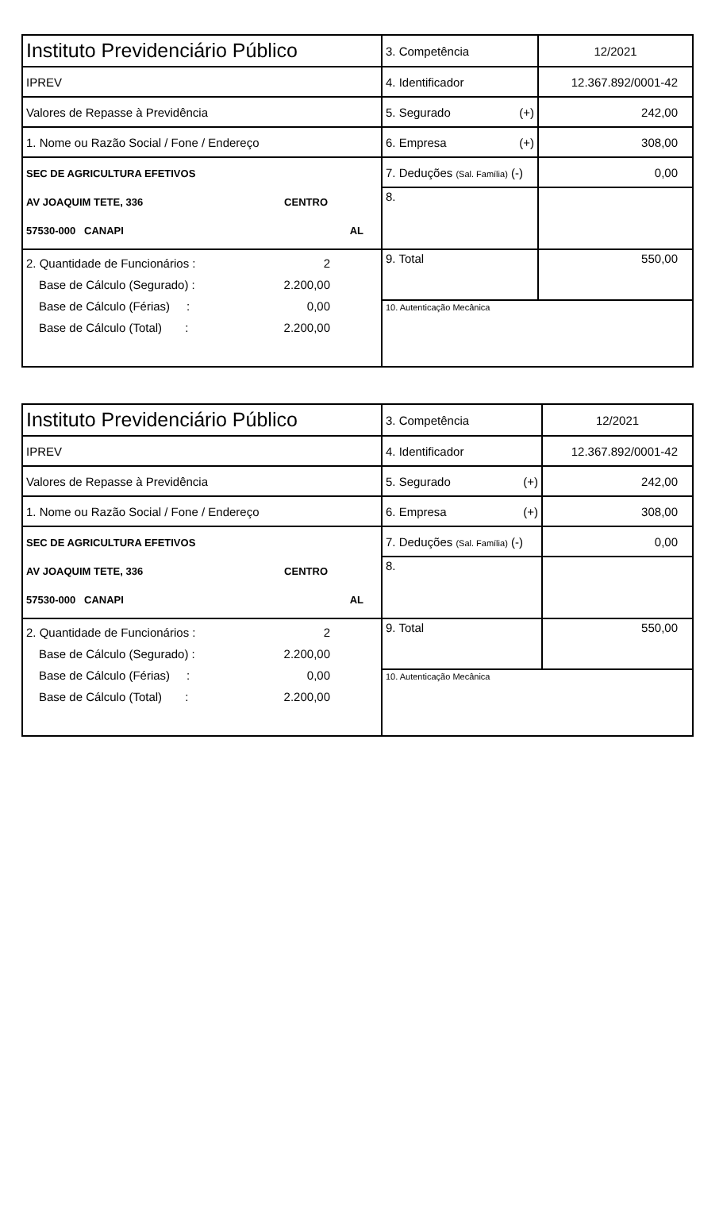| Instituto Previdenciário Público | 3. Competência | 12/2021 |
| IPREV | 4. Identificador | 12.367.892/0001-42 |
| Valores de Repasse à Previdência | 5. Segurado (+) | 242,00 |
| 1. Nome ou Razão Social / Fone / Endereço | 6. Empresa (+) | 308,00 |
| SEC DE AGRICULTURA EFETIVOS AV JOAQUIM TETE, 336 CENTRO 57530-000 CANAPI AL | 7. Deduções (Sal. Família) (-) | 0,00 |
| | 8. | |
| 2. Quantidade de Funcionários : 2 Base de Cálculo (Segurado) : 2.200,00 Base de Cálculo (Férias) : 0,00 Base de Cálculo (Total) : 2.200,00 | 9. Total | 550,00 |
| | 10. Autenticação Mecânica | |
| Instituto Previdenciário Público | 3. Competência | 12/2021 |
| IPREV | 4. Identificador | 12.367.892/0001-42 |
| Valores de Repasse à Previdência | 5. Segurado (+) | 242,00 |
| 1. Nome ou Razão Social / Fone / Endereço | 6. Empresa (+) | 308,00 |
| SEC DE AGRICULTURA EFETIVOS AV JOAQUIM TETE, 336 CENTRO 57530-000 CANAPI AL | 7. Deduções (Sal. Família) (-) | 0,00 |
| | 8. | |
| 2. Quantidade de Funcionários : 2 Base de Cálculo (Segurado) : 2.200,00 Base de Cálculo (Férias) : 0,00 Base de Cálculo (Total) : 2.200,00 | 9. Total | 550,00 |
| | 10. Autenticação Mecânica | |